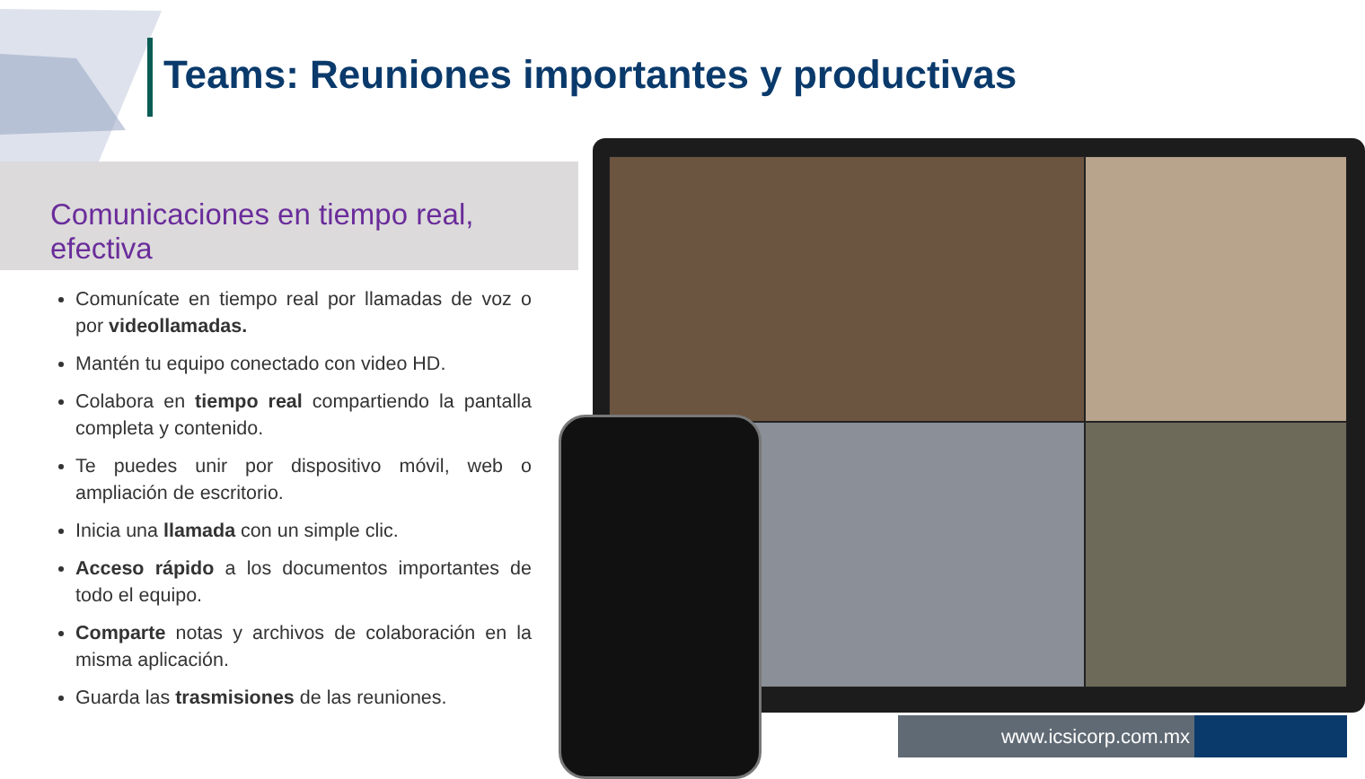Teams: Reuniones importantes y productivas
Comunicaciones en tiempo real, efectiva
Comunícate en tiempo real por llamadas de voz o por videollamadas.
Mantén tu equipo conectado con video HD.
Colabora en tiempo real compartiendo la pantalla completa y contenido.
Te puedes unir por dispositivo móvil, web o ampliación de escritorio.
Inicia una llamada con un simple clic.
Acceso rápido a los documentos importantes de todo el equipo.
Comparte notas y archivos de colaboración en la misma aplicación.
Guarda las trasmisiones de las reuniones.
www.icsicorp.com.mx